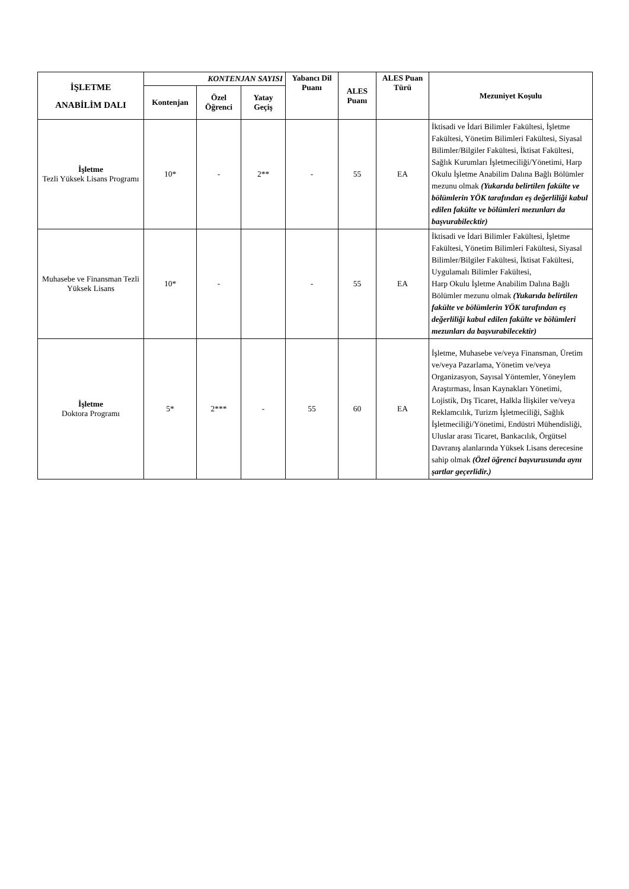| İŞLETME ANABİLİM DALI | KONTENJAN SAYISI | | | Yabancı Dil Puanı | ALES Puanı | ALES Puan Türü | Mezuniyet Koşulu |
| --- | --- | --- | --- | --- | --- | --- | --- |
| | Kontenjan | Özel Öğrenci | Yatay Geçiş | | | | |
| İşletme Tezli Yüksek Lisans Programı | 10* | - | 2** | - | 55 | EA | İktisadi ve İdari Bilimler Fakültesi, İşletme Fakültesi, Yönetim Bilimleri Fakültesi, Siyasal Bilimler/Bilgiler Fakültesi, İktisat Fakültesi, Sağlık Kurumları İşletmeciliği/Yönetimi, Harp Okulu İşletme Anabilim Dalına Bağlı Bölümler mezunu olmak (Yukarıda belirtilen fakülte ve bölümlerin YÖK tarafından eş değerliliği kabul edilen fakülte ve bölümleri mezunları da başvurabilecktir) |
| Muhasebe ve Finansman Tezli Yüksek Lisans | 10* | - | | - | 55 | EA | İktisadi ve İdari Bilimler Fakültesi, İşletme Fakültesi, Yönetim Bilimleri Fakültesi, Siyasal Bilimler/Bilgiler Fakültesi, İktisat Fakültesi, Uygulamalı Bilimler Fakültesi, Harp Okulu İşletme Anabilim Dalına Bağlı Bölümler mezunu olmak (Yukarıda belirtilen fakülte ve bölümlerin YÖK tarafından eş değerliliği kabul edilen fakülte ve bölümleri mezunları da başvurabilecektir) |
| İşletme Doktora Programı | 5* | 2*** | - | 55 | 60 | EA | İşletme, Muhasebe ve/veya Finansman, Üretim ve/veya Pazarlama, Yönetim ve/veya Organizasyon, Sayısal Yöntemler, Yöneylem Araştırması, İnsan Kaynakları Yönetimi, Lojistik, Dış Ticaret, Halkla İlişkiler ve/veya Reklamcılık, Turizm İşletmeciliği, Sağlık İşletmeciliği/Yönetimi, Endüstri Mühendisliği, Uluslar arası Ticaret, Bankacılık, Örgütsel Davranış alanlarında Yüksek Lisans derecesine sahip olmak (Özel öğrenci başvurusunda aynı şartlar geçerlidir.) |